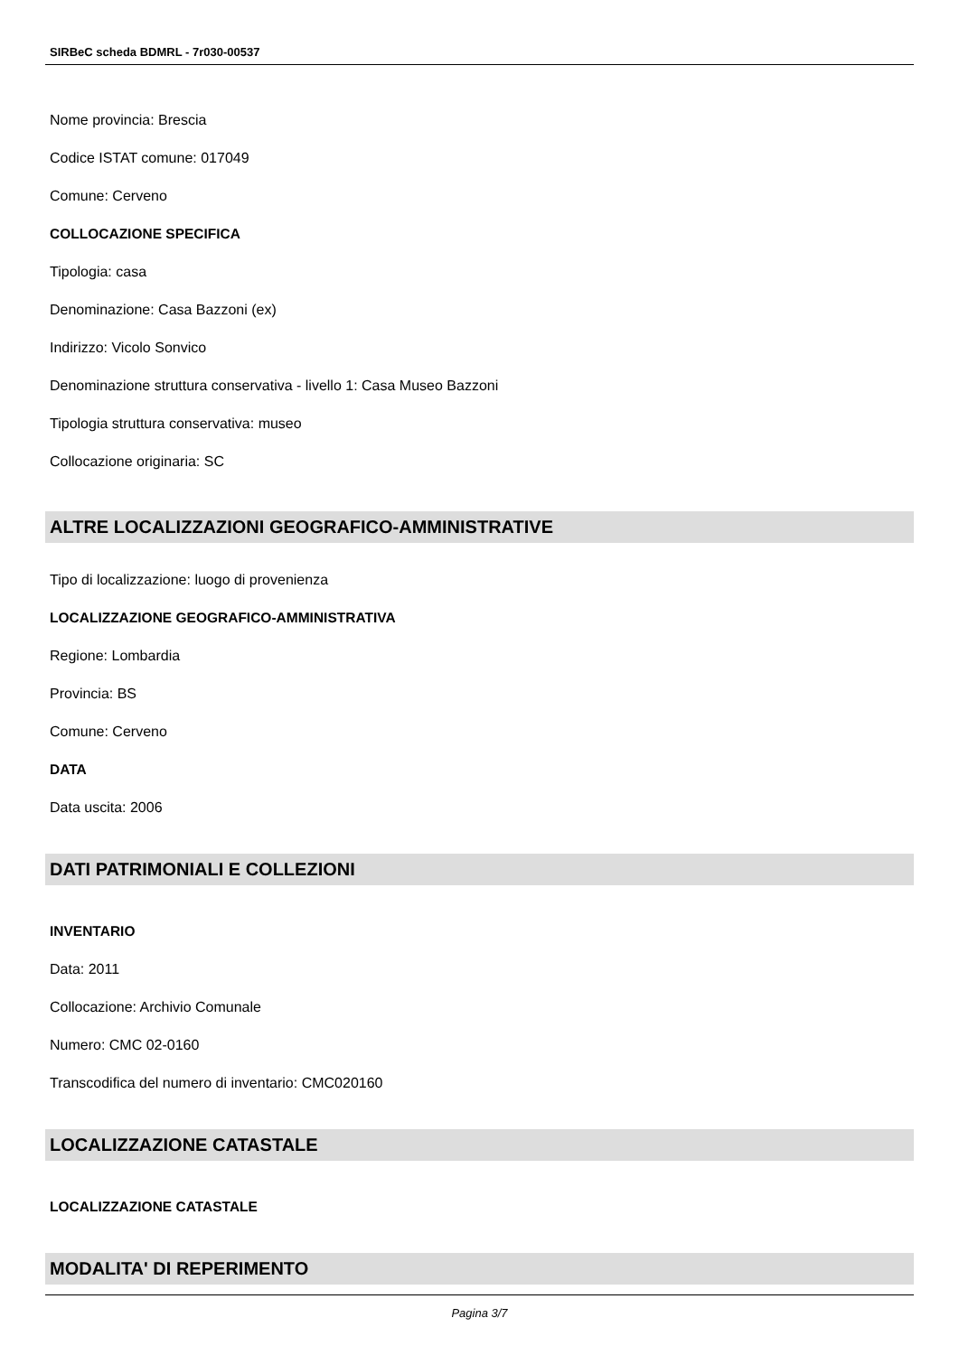SIRBeC scheda BDMRL - 7r030-00537
Nome provincia: Brescia
Codice ISTAT comune: 017049
Comune: Cerveno
COLLOCAZIONE SPECIFICA
Tipologia: casa
Denominazione: Casa Bazzoni (ex)
Indirizzo: Vicolo Sonvico
Denominazione struttura conservativa - livello 1: Casa Museo Bazzoni
Tipologia struttura conservativa: museo
Collocazione originaria: SC
ALTRE LOCALIZZAZIONI GEOGRAFICO-AMMINISTRATIVE
Tipo di localizzazione: luogo di provenienza
LOCALIZZAZIONE GEOGRAFICO-AMMINISTRATIVA
Regione: Lombardia
Provincia: BS
Comune: Cerveno
DATA
Data uscita: 2006
DATI PATRIMONIALI E COLLEZIONI
INVENTARIO
Data: 2011
Collocazione: Archivio Comunale
Numero: CMC 02-0160
Transcodifica del numero di inventario: CMC020160
LOCALIZZAZIONE CATASTALE
LOCALIZZAZIONE CATASTALE
MODALITA' DI REPERIMENTO
Pagina 3/7